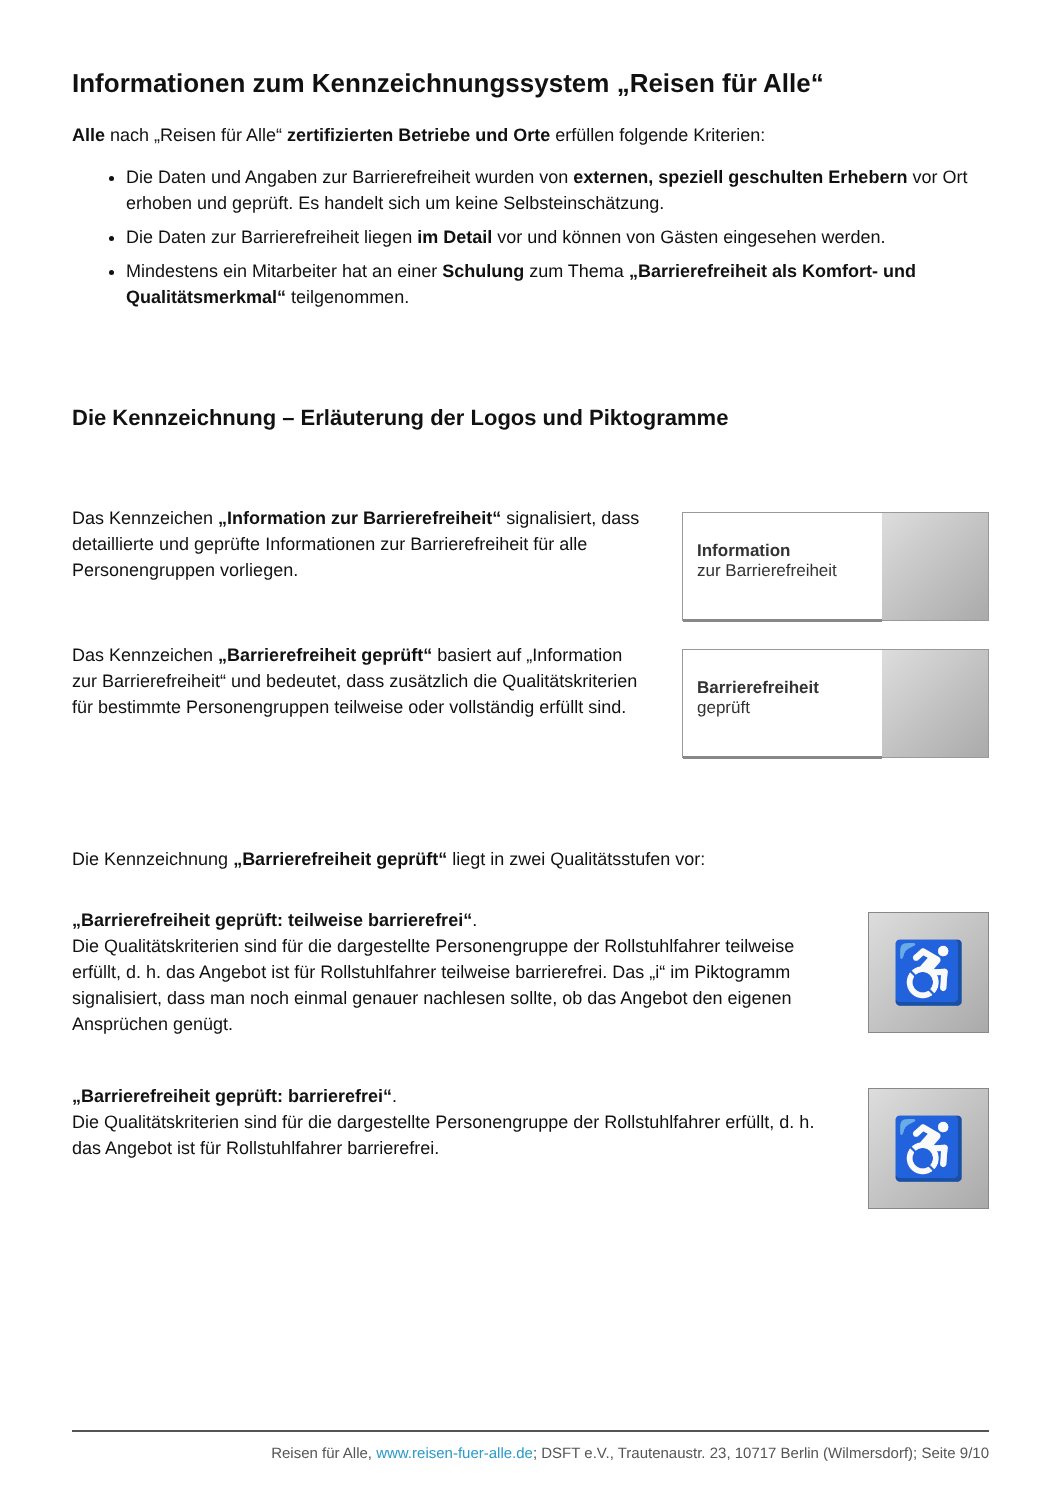Informationen zum Kennzeichnungssystem „Reisen für Alle“
Alle nach „Reisen für Alle“ zertifizierten Betriebe und Orte erfüllen folgende Kriterien:
Die Daten und Angaben zur Barrierefreiheit wurden von externen, speziell geschulten Erhebern vor Ort erhoben und geprüft. Es handelt sich um keine Selbsteinschätzung.
Die Daten zur Barrierefreiheit liegen im Detail vor und können von Gästen eingesehen werden.
Mindestens ein Mitarbeiter hat an einer Schulung zum Thema „Barrierefreiheit als Komfort- und Qualitätsmerkmal“ teilgenommen.
Die Kennzeichnung – Erläuterung der Logos und Piktogramme
Das Kennzeichen „Information zur Barrierefreiheit“ signalisiert, dass detaillierte und geprüfte Informationen zur Barrierefreiheit für alle Personengruppen vorliegen.
Information
zur Barrierefreiheit
Das Kennzeichen „Barrierefreiheit geprüft“ basiert auf „Information zur Barrierefreiheit“ und bedeutet, dass zusätzlich die Qualitätskriterien für bestimmte Personengruppen teilweise oder vollständig erfüllt sind.
Barrierefreiheit
geprüft
Die Kennzeichnung „Barrierefreiheit geprüft“ liegt in zwei Qualitätsstufen vor:
„Barrierefreiheit geprüft: teilweise barrierefrei“.
Die Qualitätskriterien sind für die dargestellte Personengruppe der Rollstuhlfahrer teilweise erfüllt, d. h. das Angebot ist für Rollstuhlfahrer teilweise barrierefrei. Das „i“ im Piktogramm signalisiert, dass man noch einmal genauer nachlesen sollte, ob das Angebot den eigenen Ansprüchen genügt.
♿
„Barrierefreiheit geprüft: barrierefrei“.
Die Qualitätskriterien sind für die dargestellte Personengruppe der Rollstuhlfahrer erfüllt, d. h. das Angebot ist für Rollstuhlfahrer barrierefrei.
♿
Reisen für Alle, www.reisen-fuer-alle.de; DSFT e.V., Trautenaustr. 23, 10717 Berlin (Wilmersdorf); Seite 9/10